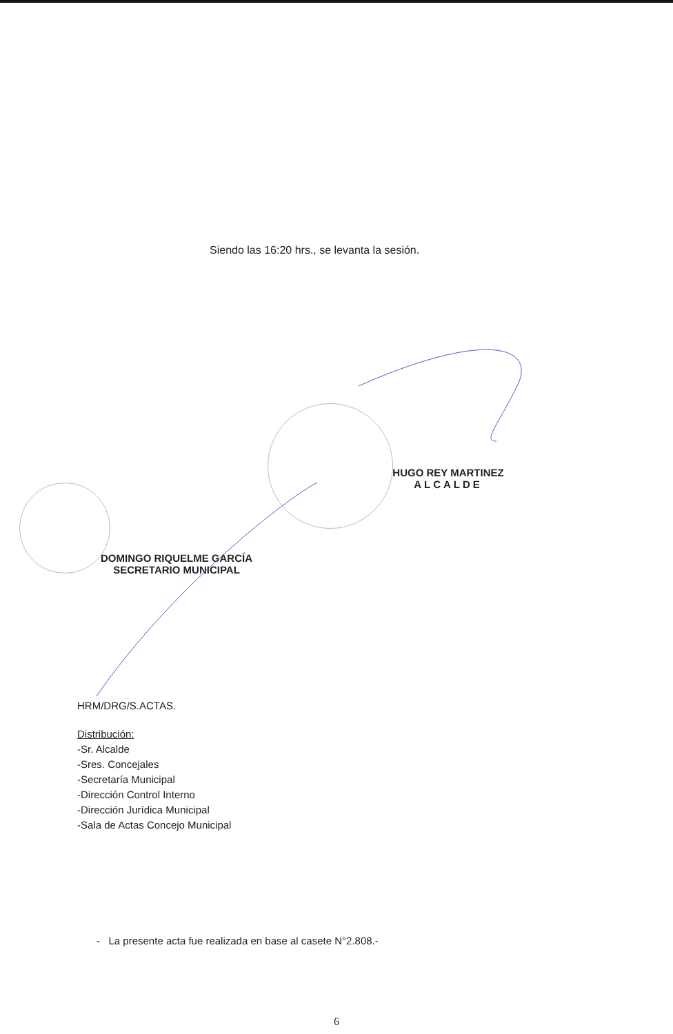Siendo las 16:20 hrs., se levanta la sesión.
HUGO REY MARTINEZ
ALCALDE
DOMINGO RIQUELME GARCÍA
SECRETARIO MUNICIPAL
HRM/DRG/S.ACTAS.
Distribución:
-Sr. Alcalde
-Sres. Concejales
-Secretaría Municipal
-Dirección Control Interno
-Dirección Jurídica Municipal
-Sala de Actas Concejo Municipal
- La presente acta fue realizada en base al casete N°2.808.-
6